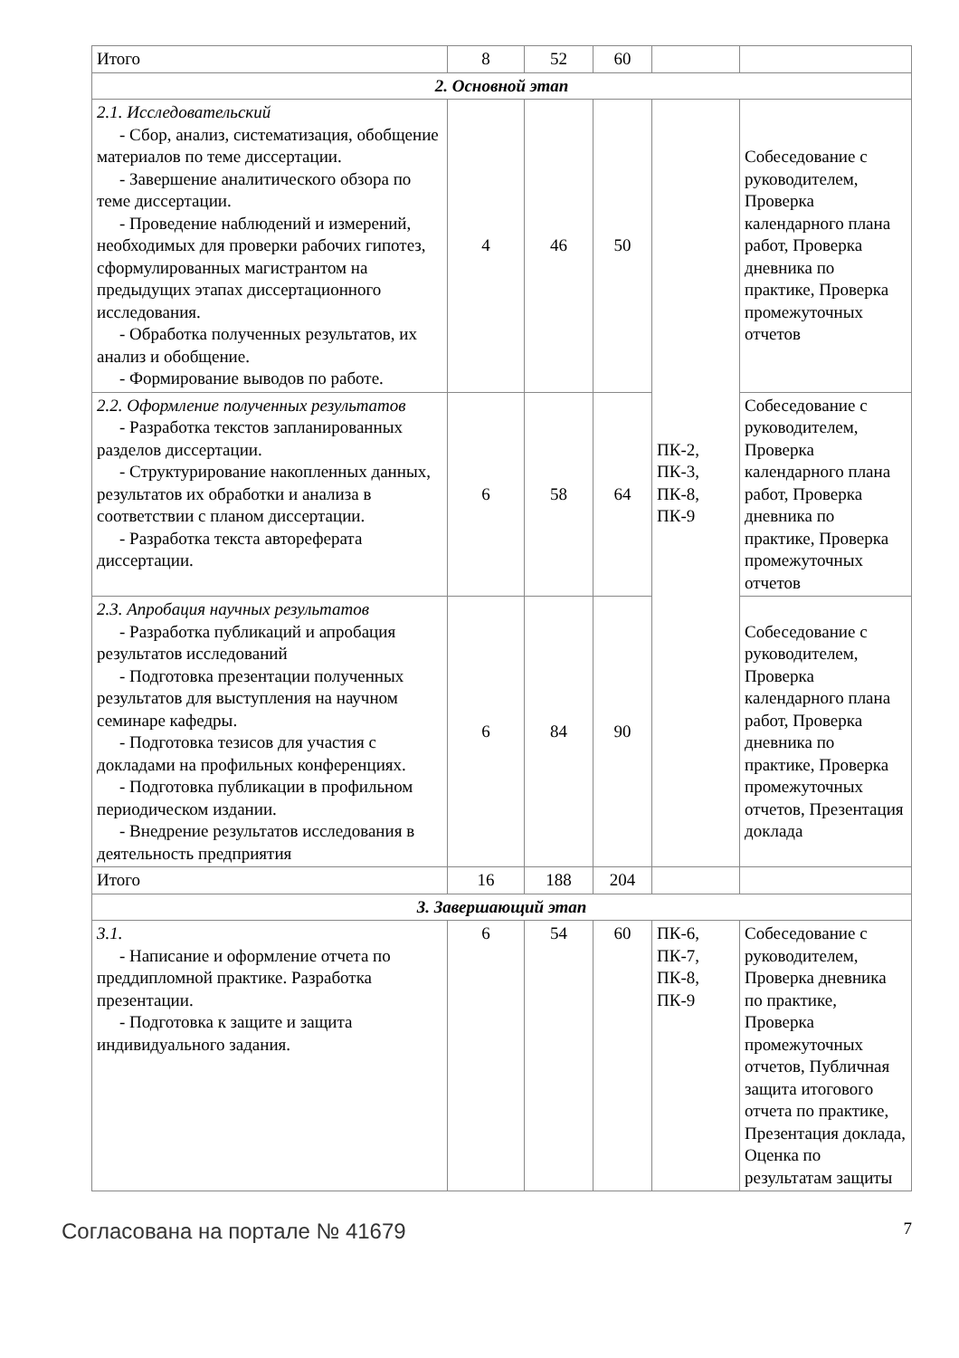| Итого | 8 | 52 | 60 | | |
| 2. Основной этап | | | | | |
| 2.1. Исследовательский - Сбор, анализ, систематизация, обобщение материалов по теме диссертации. - Завершение аналитического обзора по теме диссертации. - Проведение наблюдений и измерений, необходимых для проверки рабочих гипотез, сформулированных магистрантом на предыдущих этапах диссертационного исследования. - Обработка полученных результатов, их анализ и обобщение. - Формирование выводов по работе. | 4 | 46 | 50 | ПК-2, ПК-3, ПК-8, ПК-9 | Собеседование с руководителем, Проверка календарного плана работ, Проверка дневника по практике, Проверка промежуточных отчетов |
| 2.2. Оформление полученных результатов - Разработка текстов запланированных разделов диссертации. - Структурирование накопленных данных, результатов их обработки и анализа в соответствии с планом диссертации. - Разработка текста автореферата диссертации. | 6 | 58 | 64 | | Собеседование с руководителем, Проверка календарного плана работ, Проверка дневника по практике, Проверка промежуточных отчетов |
| 2.3. Апробация научных результатов - Разработка публикаций и апробация результатов исследований - Подготовка презентации полученных результатов для выступления на научном семинаре кафедры. - Подготовка тезисов для участия с докладами на профильных конференциях. - Подготовка публикации в профильном периодическом издании. - Внедрение результатов исследования в деятельность предприятия | 6 | 84 | 90 | | Собеседование с руководителем, Проверка календарного плана работ, Проверка дневника по практике, Проверка промежуточных отчетов, Презентация доклада |
| Итого | 16 | 188 | 204 | | |
| 3. Завершающий этап | | | | | |
| 3.1. - Написание и оформление отчета по преддипломной практике. Разработка презентации. - Подготовка к защите и защита индивидуального задания. | 6 | 54 | 60 | ПК-6, ПК-7, ПК-8, ПК-9 | Собеседование с руководителем, Проверка дневника по практике, Проверка промежуточных отчетов, Публичная защита итогового отчета по практике, Презентация доклада, Оценка по результатам защиты |
Согласована на портале № 41679 7